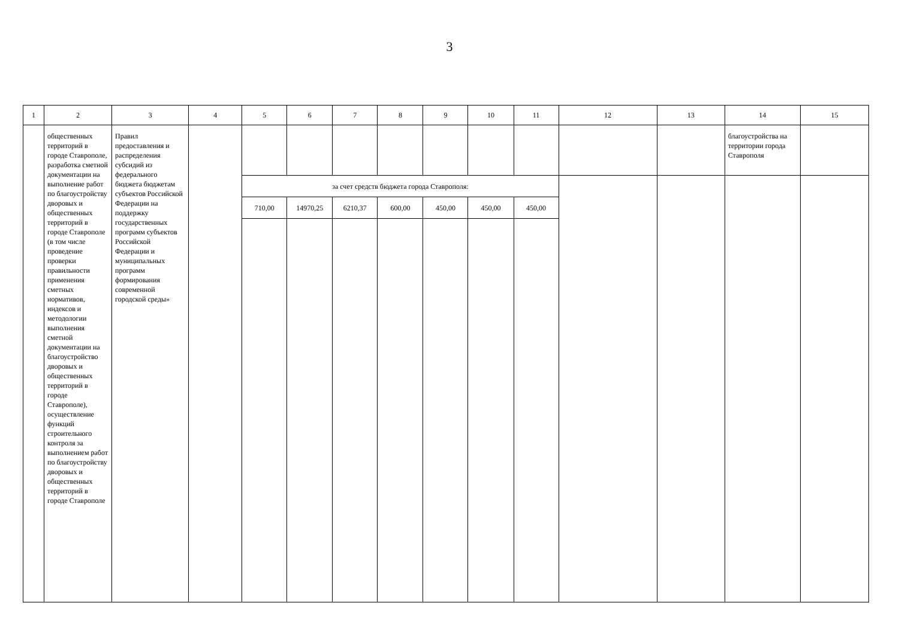3
| 1 | 2 | 3 | 4 | 5 | 6 | 7 | 8 | 9 | 10 | 11 | 12 | 13 | 14 | 15 |
| --- | --- | --- | --- | --- | --- | --- | --- | --- | --- | --- | --- | --- | --- | --- |
| | общественных территорий в городе Ставрополе, разработка сметной документации на выполнение работ по благоустройству дворовых и общественных территорий в городе Ставрополе (в том числе проведение проверки правильности применения сметных нормативов, индексов и методологии выполнения сметной документации на благоустройство дворовых и общественных территорий в городе Ставрополе), осуществление функций строительного контроля за выполнением работ по благоустройству дворовых и общественных территорий в городе Ставрополе | Правил предоставления и распределения субсидий из федерального бюджета бюджетам субъектов Российской Федерации на поддержку государственных программ субъектов Российской Федерации и муниципальных программ формирования современной городской среды» | | | | | | | | | | | благоустройства на территории города Ставрополя | |
| | | | | за счет средств бюджета города Ставрополя: | | | | | | | | | | |
| | | | | 710,00 | 14970,25 | 6210,37 | 600,00 | 450,00 | 450,00 | 450,00 | | | | |